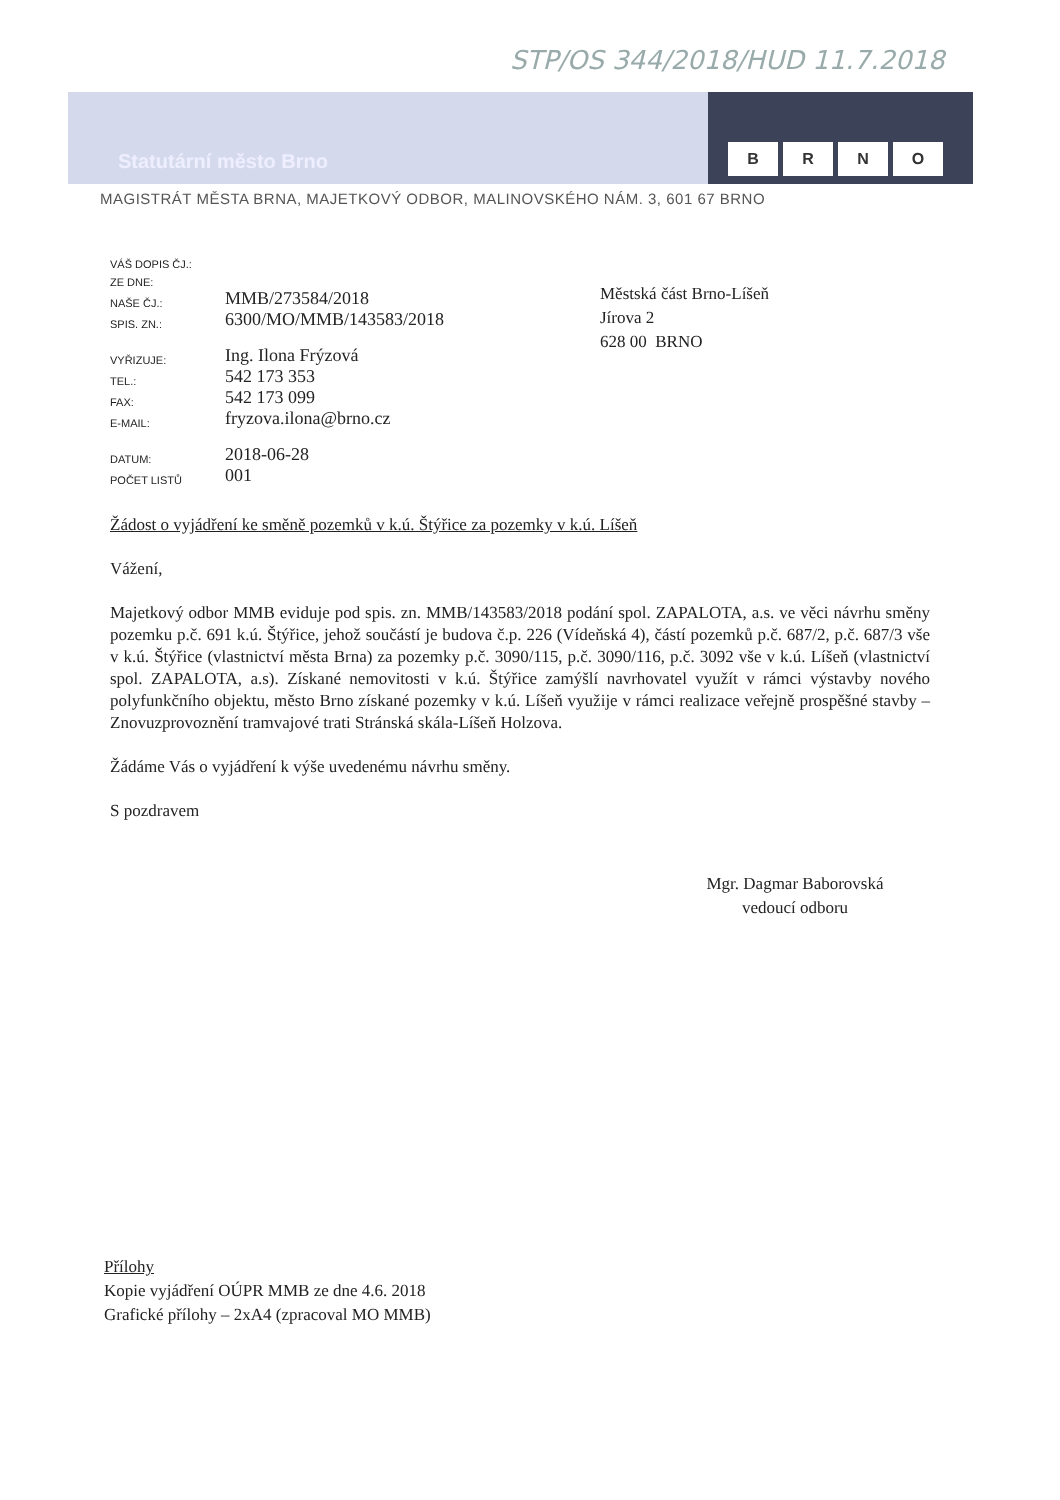STP/OS 344/2018/HUD 11.7.2018
Statutární město Brno
BRNO
MAGISTRÁT MĚSTA BRNA, MAJETKOVÝ ODBOR, MALINOVSKÉHO NÁM. 3, 601 67 BRNO
| VÁŠ DOPIS ČJ.: | |
| ZE DNE: | |
| NAŠE ČJ.: | MMB/273584/2018 |
| SPIS. ZN.: | 6300/MO/MMB/143583/2018 |
| VYŘIZUJE: | Ing. Ilona Frýzová |
| TEL.: | 542 173 353 |
| FAX: | 542 173 099 |
| E-MAIL: | fryzova.ilona@brno.cz |
| DATUM: | 2018-06-28 |
| POČET LISTŮ | 001 |
Městská část Brno-Líšeň
Jírova 2
628 00 BRNO
Žádost o vyjádření ke směně pozemků v k.ú. Štýřice za pozemky v k.ú. Líšeň
Vážení,
Majetkový odbor MMB eviduje pod spis. zn. MMB/143583/2018 podání spol. ZAPALOTA, a.s. ve věci návrhu směny pozemku p.č. 691 k.ú. Štýřice, jehož součástí je budova č.p. 226 (Vídeňská 4), částí pozemků p.č. 687/2, p.č. 687/3 vše v k.ú. Štýřice (vlastnictví města Brna) za pozemky p.č. 3090/115, p.č. 3090/116, p.č. 3092 vše v k.ú. Líšeň (vlastnictví spol. ZAPALOTA, a.s). Získané nemovitosti v k.ú. Štýřice zamýšlí navrhovatel využít v rámci výstavby nového polyfunkčního objektu, město Brno získané pozemky v k.ú. Líšeň využije v rámci realizace veřejně prospěšné stavby – Znovuzprovoznění tramvajové trati Stránská skála-Líšeň Holzova.
Žádáme Vás o vyjádření k výše uvedenému návrhu směny.
S pozdravem
Mgr. Dagmar Baborovská
vedoucí odboru
Přílohy
Kopie vyjádření OÚPR MMB ze dne 4.6. 2018
Grafické přílohy – 2xA4 (zpracoval MO MMB)